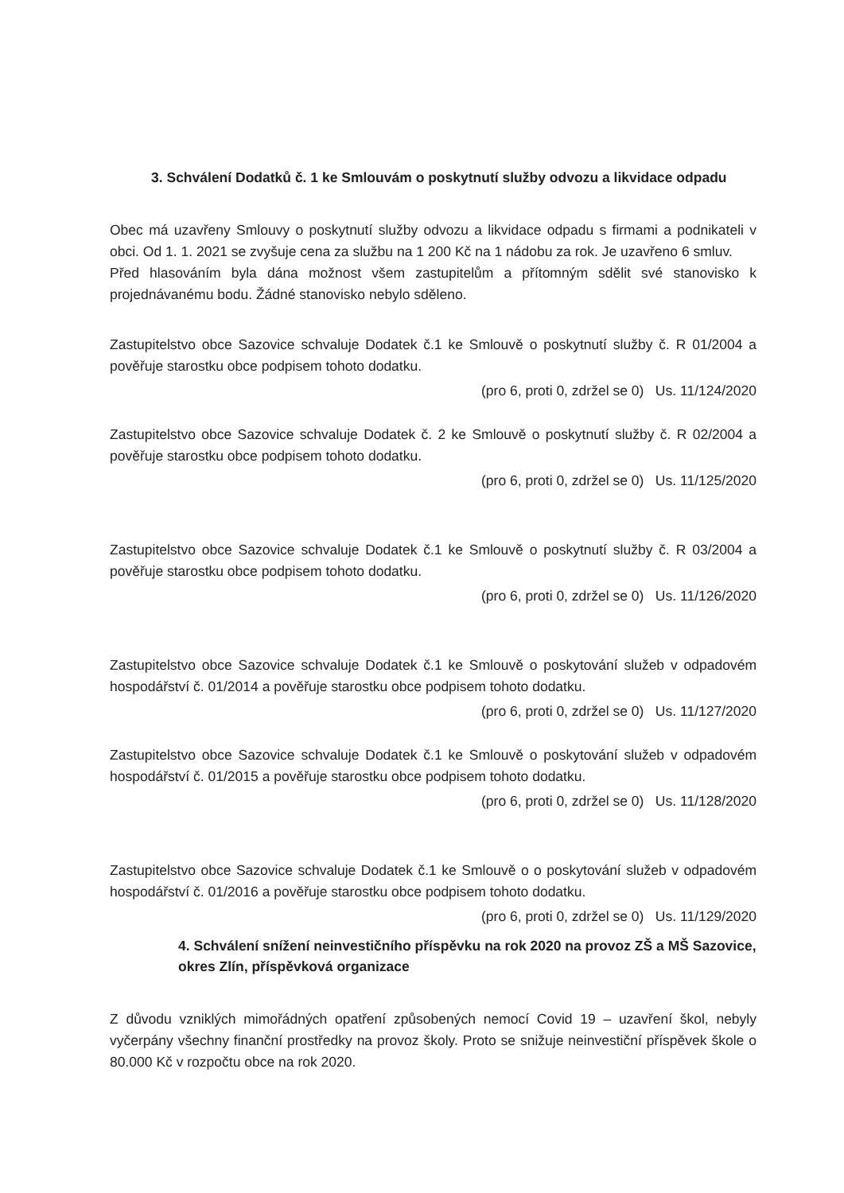3. Schválení Dodatků č. 1 ke Smlouvám o poskytnutí služby odvozu a likvidace odpadu
Obec má uzavřeny Smlouvy o poskytnutí služby odvozu a likvidace odpadu s firmami a podnikateli v obci. Od 1. 1. 2021 se zvyšuje cena za službu na 1 200 Kč na 1 nádobu za rok. Je uzavřeno 6 smluv.
Před hlasováním byla dána možnost všem zastupitelům a přítomným sdělit své stanovisko k projednávanému bodu. Žádné stanovisko nebylo sděleno.
Zastupitelstvo obce Sazovice schvaluje Dodatek č.1 ke Smlouvě o poskytnutí služby č. R 01/2004 a pověřuje starostku obce podpisem tohoto dodatku.
(pro 6, proti 0, zdržel se 0) Us. 11/124/2020
Zastupitelstvo obce Sazovice schvaluje Dodatek č. 2 ke Smlouvě o poskytnutí služby č. R 02/2004 a pověřuje starostku obce podpisem tohoto dodatku.
(pro 6, proti 0, zdržel se 0) Us. 11/125/2020
Zastupitelstvo obce Sazovice schvaluje Dodatek č.1 ke Smlouvě o poskytnutí služby č. R 03/2004 a pověřuje starostku obce podpisem tohoto dodatku.
(pro 6, proti 0, zdržel se 0) Us. 11/126/2020
Zastupitelstvo obce Sazovice schvaluje Dodatek č.1 ke Smlouvě o poskytování služeb v odpadovém hospodářství č. 01/2014 a pověřuje starostku obce podpisem tohoto dodatku.
(pro 6, proti 0, zdržel se 0) Us. 11/127/2020
Zastupitelstvo obce Sazovice schvaluje Dodatek č.1 ke Smlouvě o poskytování služeb v odpadovém hospodářství č. 01/2015 a pověřuje starostku obce podpisem tohoto dodatku.
(pro 6, proti 0, zdržel se 0) Us. 11/128/2020
Zastupitelstvo obce Sazovice schvaluje Dodatek č.1 ke Smlouvě o o poskytování služeb v odpadovém hospodářství č. 01/2016 a pověřuje starostku obce podpisem tohoto dodatku.
(pro 6, proti 0, zdržel se 0) Us. 11/129/2020
4. Schválení snížení neinvestičního příspěvku na rok 2020 na provoz ZŠ a MŠ Sazovice, okres Zlín, příspěvková organizace
Z důvodu vzniklých mimořádných opatření způsobených nemocí Covid 19 – uzavření škol, nebyly vyčerpány všechny finanční prostředky na provoz školy. Proto se snižuje neinvestiční příspěvek škole o 80.000 Kč v rozpočtu obce na rok 2020.